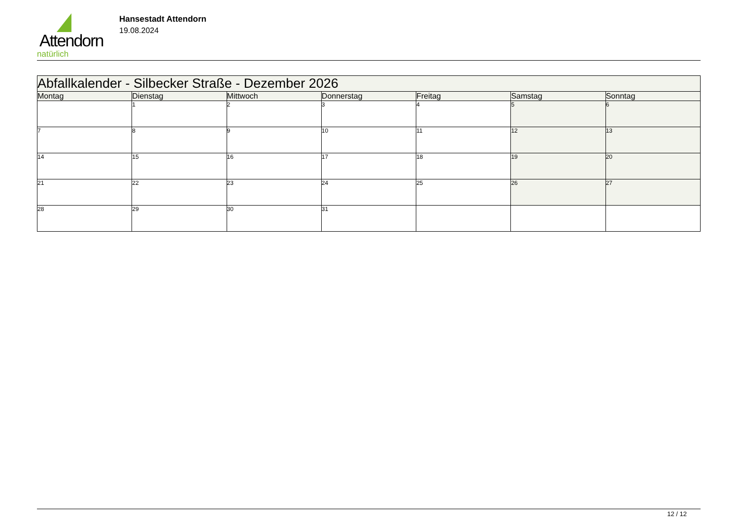Attendorn
natürlich
Hansestadt Attendorn
19.08.2024
| Abfallkalender - Silbecker Straße - Dezember 2026 | | | | | | |
| --- | --- | --- | --- | --- | --- | --- |
| Montag | Dienstag | Mittwoch | Donnerstag | Freitag | Samstag | Sonntag |
| | 1 | 2 | 3 | 4 | 5 | 6 |
| 7 | 8 | 9 | 10 | 11 | 12 | 13 |
| 14 | 15 | 16 | 17 | 18 | 19 | 20 |
| 21 | 22 | 23 | 24 | 25 | 26 | 27 |
| 28 | 29 | 30 | 31 | | | |
12 / 12